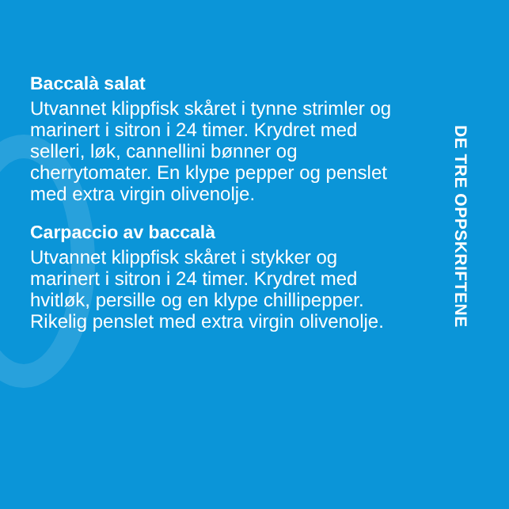Baccalà salat
Utvannet klippfisk skåret i tynne strimler og marinert i sitron i 24 timer. Krydret med selleri, løk, cannellini bønner og cherrytomater. En klype pepper og penslet med extra virgin olivenolje.
Carpaccio av baccalà
Utvannet klippfisk skåret i stykker og marinert i sitron i 24 timer. Krydret med hvitløk, persille og en klype chillipepper. Rikelig penslet med extra virgin olivenolje.
DE TRE OPPSKRIFTENE